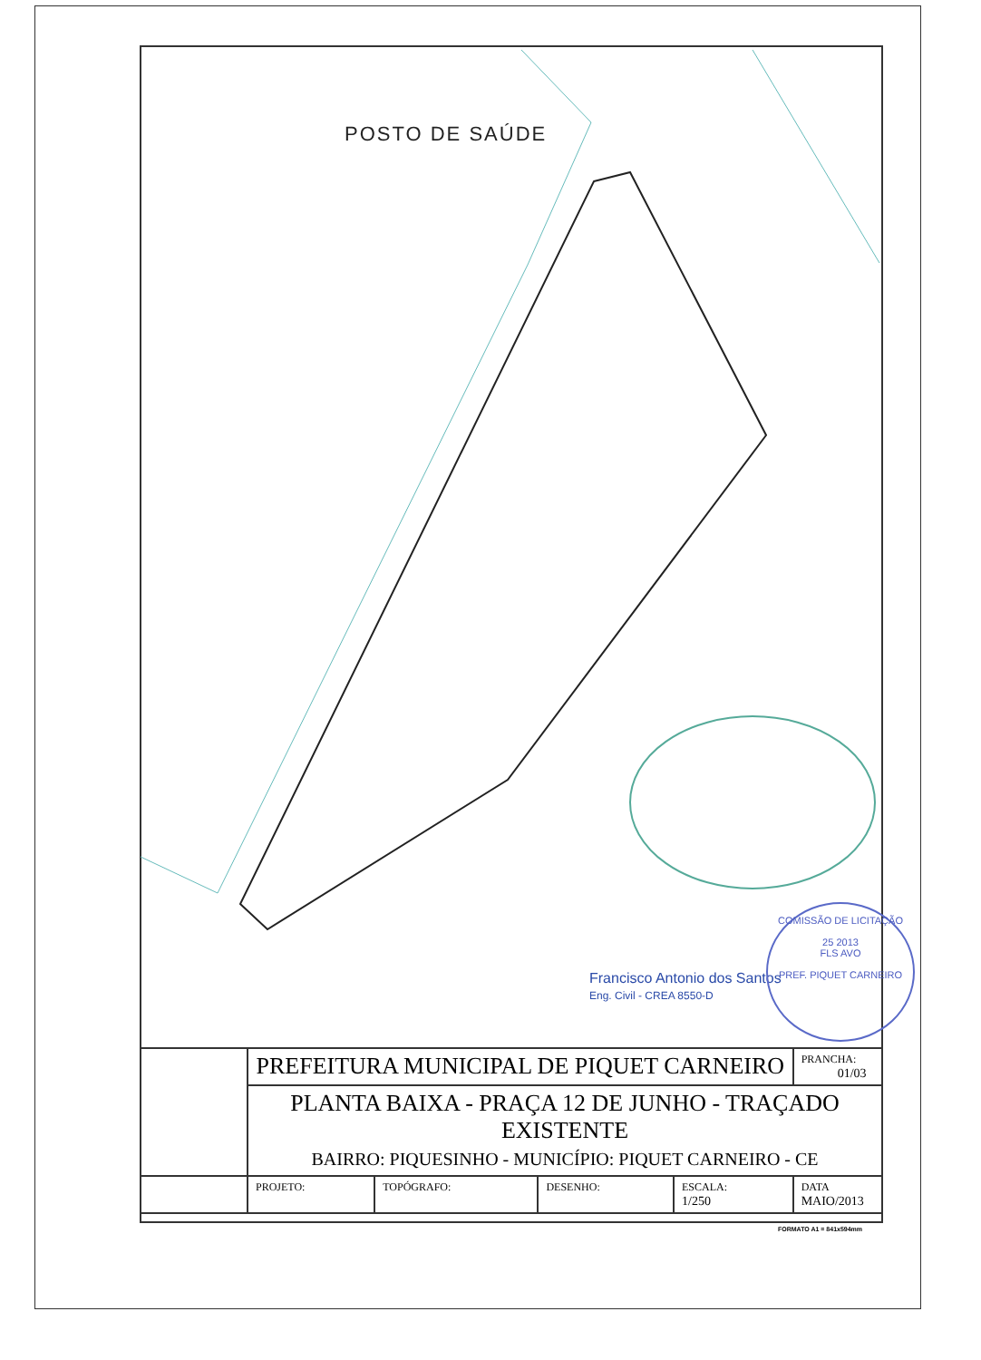POSTO DE SAÚDE
Francisco Antonio dos Santos
Eng. Civil - CREA 8550-D
COMISSÃO DE LICITAÇÃO
25 2013
FLS AVO
PREF. PIQUET CARNEIRO
| | PREFEITURA MUNICIPAL DE PIQUET CARNEIRO | | | | PRANCHA: 01/03 |
| | PLANTA BAIXA - PRAÇA 12 DE JUNHO - TRAÇADO EXISTENTE BAIRRO: PIQUESINHO - MUNICÍPIO: PIQUET CARNEIRO - CE | | | | |
| | PROJETO: | TOPÓGRAFO: | DESENHO: | ESCALA: 1/250 | DATA MAIO/2013 |
FORMATO A1 = 841x594mm